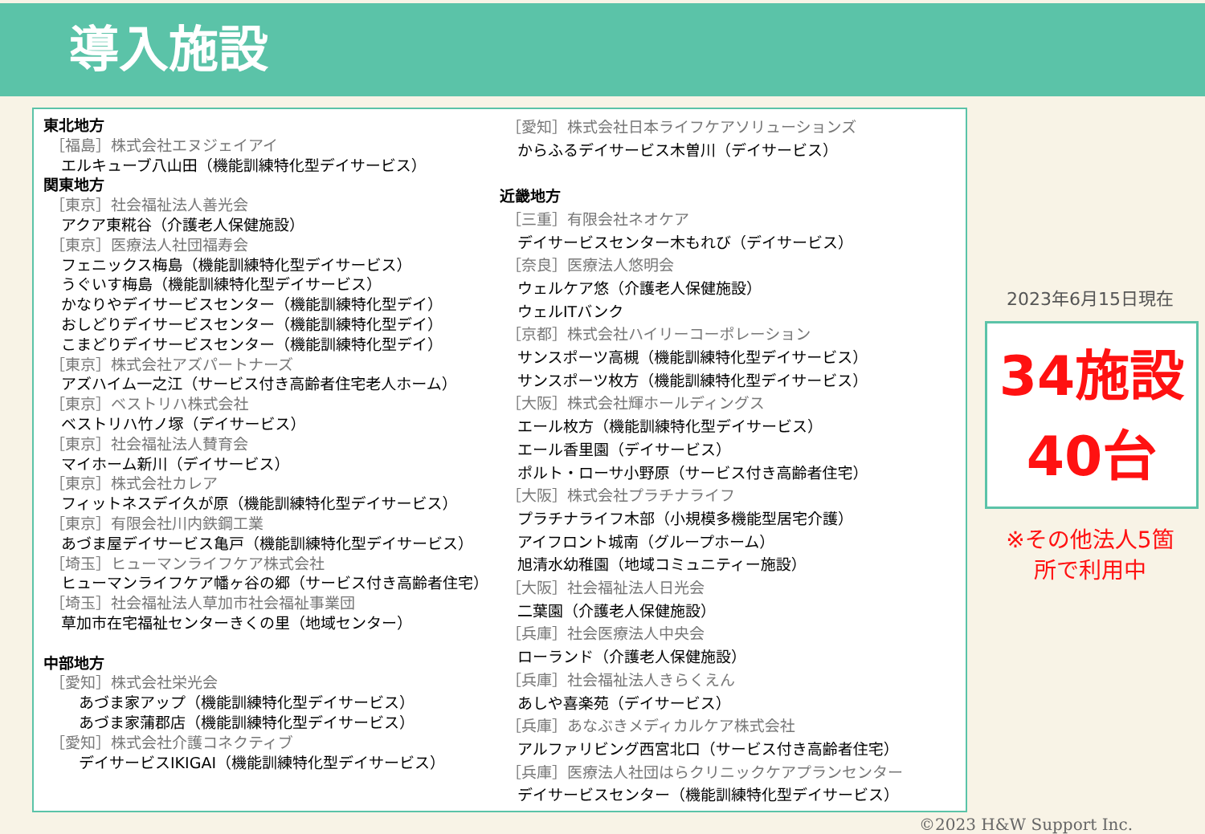導入施設
東北地方
［福島］株式会社エヌジェイアイ
エルキューブ八山田（機能訓練特化型デイサービス）
関東地方
［東京］社会福祉法人善光会
アクア東糀谷（介護老人保健施設）
［東京］医療法人社団福寿会
フェニックス梅島（機能訓練特化型デイサービス）
うぐいす梅島（機能訓練特化型デイサービス）
かなりやデイサービスセンター（機能訓練特化型デイ）
おしどりデイサービスセンター（機能訓練特化型デイ）
こまどりデイサービスセンター（機能訓練特化型デイ）
［東京］株式会社アズパートナーズ
アズハイム一之江（サービス付き高齢者住宅老人ホーム）
［東京］ベストリハ株式会社
ベストリハ竹ノ塚（デイサービス）
［東京］社会福祉法人賛育会
マイホーム新川（デイサービス）
［東京］株式会社カレア
フィットネスデイ久が原（機能訓練特化型デイサービス）
［東京］有限会社川内鉄鋼工業
あづま屋デイサービス亀戸（機能訓練特化型デイサービス）
［埼玉］ヒューマンライフケア株式会社
ヒューマンライフケア幡ヶ谷の郷（サービス付き高齢者住宅）
［埼玉］社会福祉法人草加市社会福祉事業団
草加市在宅福祉センターきくの里（地域センター）
中部地方
［愛知］株式会社栄光会
あづま家アップ（機能訓練特化型デイサービス）
あづま家蒲郡店（機能訓練特化型デイサービス）
［愛知］株式会社介護コネクティブ
デイサービスIKIGAI（機能訓練特化型デイサービス）
［愛知］株式会社日本ライフケアソリューションズ
からふるデイサービス木曽川（デイサービス）
近畿地方
［三重］有限会社ネオケア
デイサービスセンター木もれび（デイサービス）
［奈良］医療法人悠明会
ウェルケア悠（介護老人保健施設）
ウェルITバンク
［京都］株式会社ハイリーコーポレーション
サンスポーツ高槻（機能訓練特化型デイサービス）
サンスポーツ枚方（機能訓練特化型デイサービス）
［大阪］株式会社輝ホールディングス
エール枚方（機能訓練特化型デイサービス）
エール香里園（デイサービス）
ポルト・ローサ小野原（サービス付き高齢者住宅）
［大阪］株式会社プラチナライフ
プラチナライフ木部（小規模多機能型居宅介護）
アイフロント城南（グループホーム）
旭清水幼稚園（地域コミュニティー施設）
［大阪］社会福祉法人日光会
二葉園（介護老人保健施設）
［兵庫］社会医療法人中央会
ローランド（介護老人保健施設）
［兵庫］社会福祉法人きらくえん
あしや喜楽苑（デイサービス）
［兵庫］あなぶきメディカルケア株式会社
アルファリビング西宮北口（サービス付き高齢者住宅）
［兵庫］医療法人社団はらクリニックケアプランセンター
デイサービスセンター（機能訓練特化型デイサービス）
2023年6月15日現在
34施設
40台
※その他法人5箇
所で利用中
©2023 H&W Support Inc.